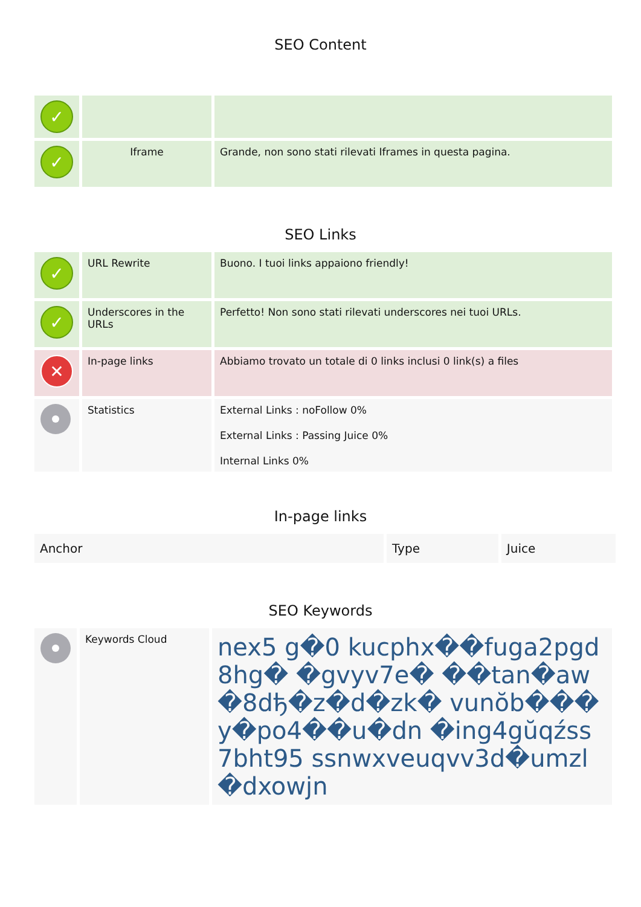SEO Content
| ✓ | | |
| ✓ | Iframe | Grande, non sono stati rilevati Iframes in questa pagina. |
SEO Links
| ✓ | URL Rewrite | Buono. I tuoi links appaiono friendly! |
| ✓ | Underscores in the URLs | Perfetto! Non sono stati rilevati underscores nei tuoi URLs. |
| ✕ | In-page links | Abbiamo trovato un totale di 0 links inclusi 0 link(s) a files |
| | Statistics | External Links : noFollow 0% External Links : Passing Juice 0% Internal Links 0% |
In-page links
| Anchor | Type | Juice |
| --- | --- | --- |
SEO Keywords
| | Keywords Cloud | nex5 g�0 kucphx��fuga2pgd8hg� �gvyv7e� ��tan�aw�8dђ�z�d�zk� vunŏb���y�po4��u�dn �ing4gŭqźss7bht95 ssnwxveuqvv3d�umzl�dxowjn |